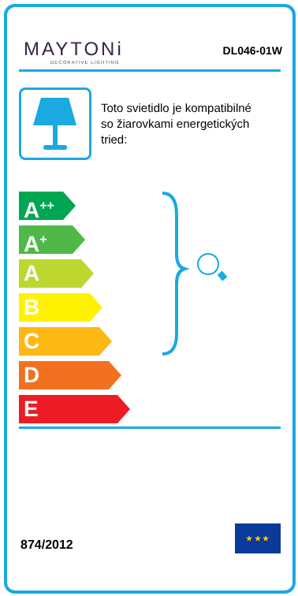MAYTONi
DECORATIVE LIGHTING
DL046-01W
Toto svietidlo je kompatibilné so žiarovkami energetických tried:
A<sup>++</sup>
A<sup>+</sup>
A
B
C
D
E
874/2012
★ ★ ★